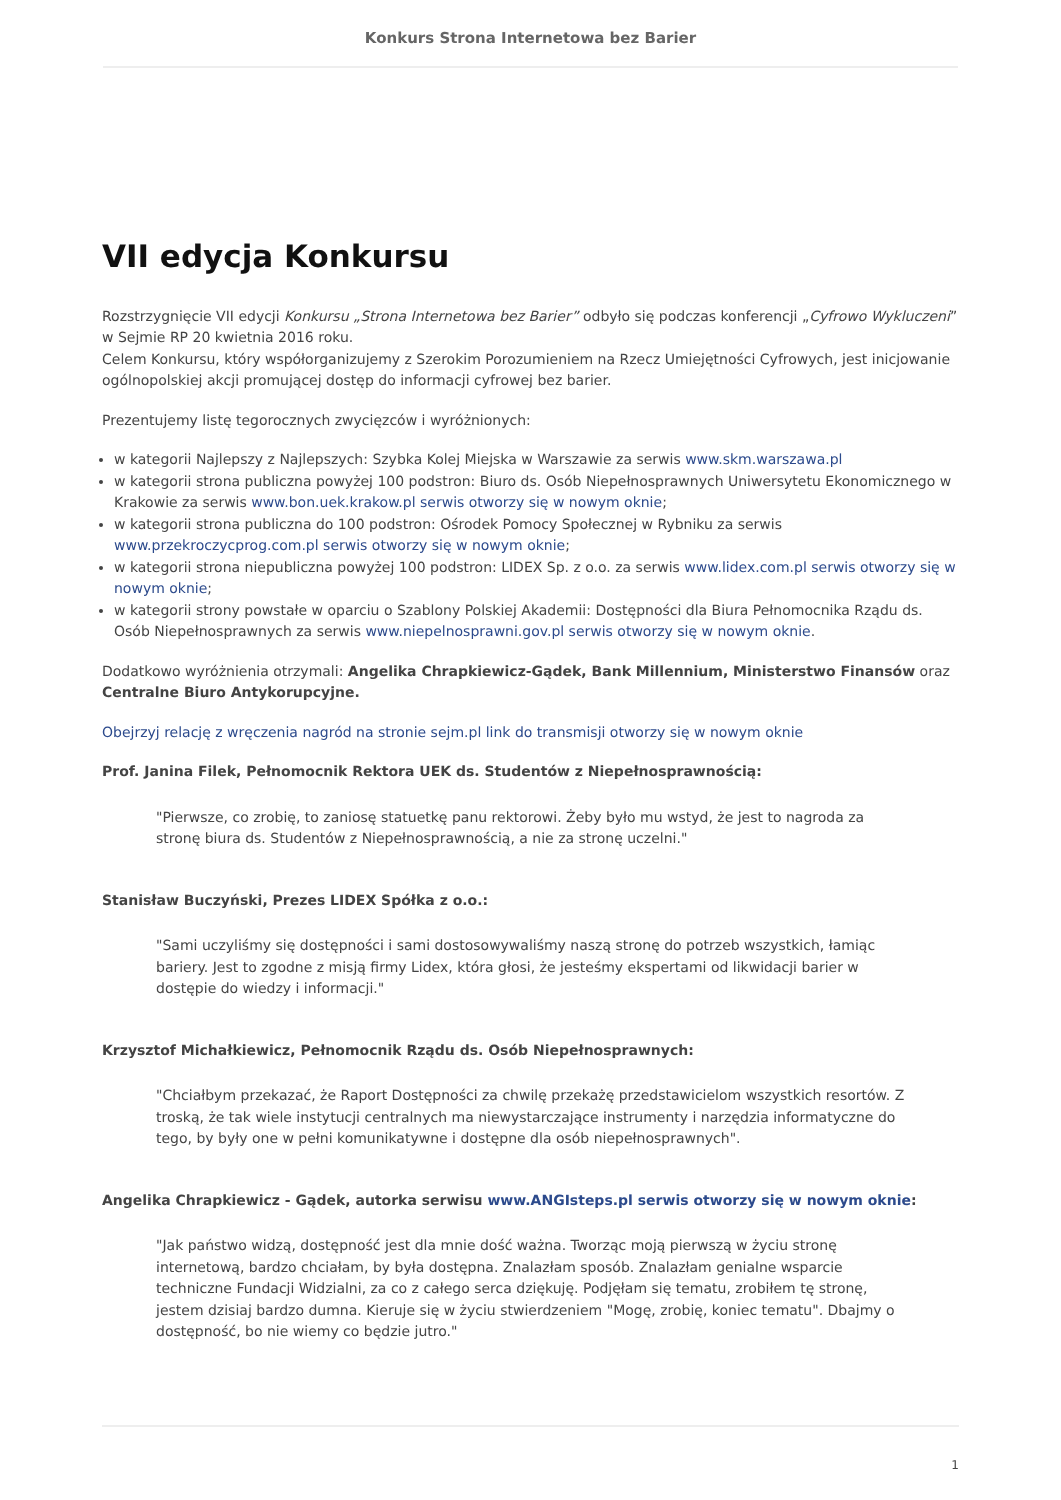Konkurs Strona Internetowa bez Barier
VII edycja Konkursu
Rozstrzygnięcie VII edycji Konkursu „Strona Internetowa bez Barier” odbyło się podczas konferencji „Cyfrowo Wykluczeni” w Sejmie RP 20 kwietnia 2016 roku.
Celem Konkursu, który współorganizujemy z Szerokim Porozumieniem na Rzecz Umiejętności Cyfrowych, jest inicjowanie ogólnopolskiej akcji promującej dostęp do informacji cyfrowej bez barier.
Prezentujemy listę tegorocznych zwycięzców i wyróżnionych:
w kategorii Najlepszy z Najlepszych: Szybka Kolej Miejska w Warszawie za serwis www.skm.warszawa.pl
w kategorii strona publiczna powyżej 100 podstron: Biuro ds. Osób Niepełnosprawnych Uniwersytetu Ekonomicznego w Krakowie za serwis www.bon.uek.krakow.pl serwis otworzy się w nowym oknie;
w kategorii strona publiczna do 100 podstron: Ośrodek Pomocy Społecznej w Rybniku za serwis www.przekroczycprog.com.pl serwis otworzy się w nowym oknie;
w kategorii strona niepubliczna powyżej 100 podstron: LIDEX Sp. z o.o. za serwis www.lidex.com.pl serwis otworzy się w nowym oknie;
w kategorii strony powstałe w oparciu o Szablony Polskiej Akademii: Dostępności dla Biura Pełnomocnika Rządu ds. Osób Niepełnosprawnych za serwis www.niepelnosprawni.gov.pl serwis otworzy się w nowym oknie.
Dodatkowo wyróżnienia otrzymali: Angelika Chrapkiewicz-Gądek, Bank Millennium, Ministerstwo Finansów oraz Centralne Biuro Antykorupcyjne.
Obejrzyj relację z wręczenia nagród na stronie sejm.pl link do transmisji otworzy się w nowym oknie
Prof. Janina Filek, Pełnomocnik Rektora UEK ds. Studentów z Niepełnosprawnością:
"Pierwsze, co zrobię, to zaniosę statuetkę panu rektorowi. Żeby było mu wstyd, że jest to nagroda za stronę biura ds. Studentów z Niepełnosprawnością, a nie za stronę uczelni."
Stanisław Buczyński, Prezes LIDEX Spółka z o.o.:
"Sami uczyliśmy się dostępności i sami dostosowywaliśmy naszą stronę do potrzeb wszystkich, łamiąc bariery. Jest to zgodne z misją firmy Lidex, która głosi, że jesteśmy ekspertami od likwidacji barier w dostępie do wiedzy i informacji."
Krzysztof Michałkiewicz, Pełnomocnik Rządu ds. Osób Niepełnosprawnych:
"Chciałbym przekazać, że Raport Dostępności za chwilę przekażę przedstawicielom wszystkich resortów. Z troską, że tak wiele instytucji centralnych ma niewystarczające instrumenty i narzędzia informatyczne do tego, by były one w pełni komunikatywne i dostępne dla osób niepełnosprawnych".
Angelika Chrapkiewicz - Gądek, autorka serwisu www.ANGIsteps.pl serwis otworzy się w nowym oknie:
"Jak państwo widzą, dostępność jest dla mnie dość ważna. Tworząc moją pierwszą w życiu stronę internetową, bardzo chciałam, by była dostępna. Znalazłam sposób. Znalazłam genialne wsparcie techniczne Fundacji Widzialni, za co z całego serca dziękuję. Podjęłam się tematu, zrobiłem tę stronę, jestem dzisiaj bardzo dumna. Kieruje się w życiu stwierdzeniem "Mogę, zrobię, koniec tematu". Dbajmy o dostępność, bo nie wiemy co będzie jutro."
1